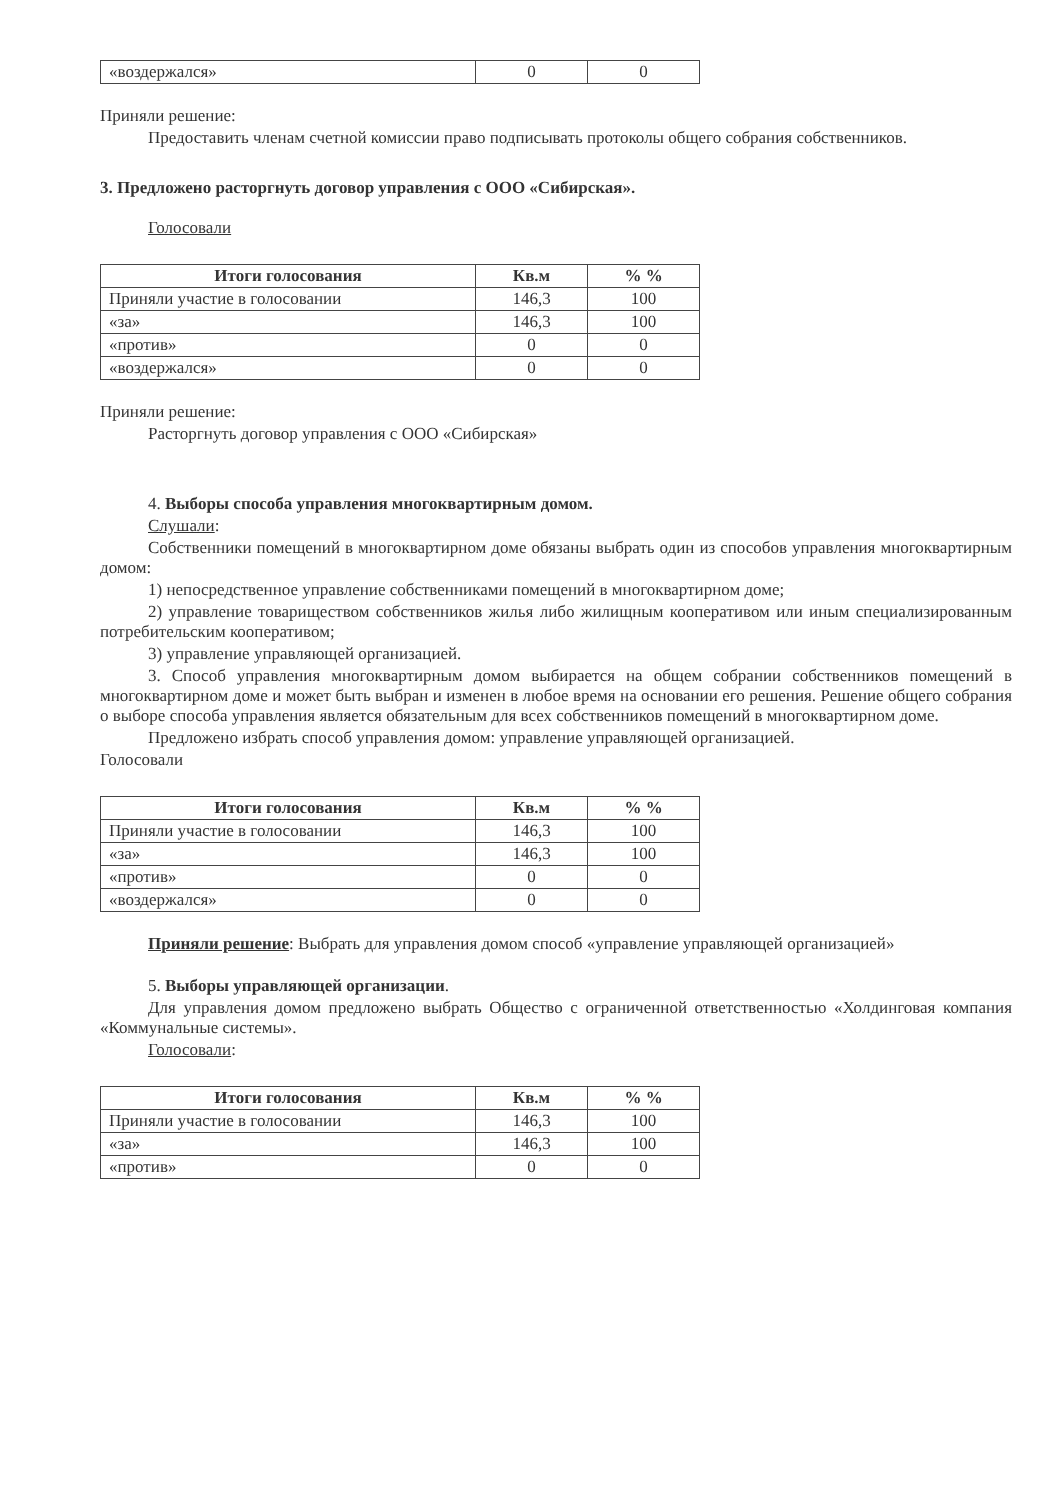| «воздержался» | 0 | 0 |
Приняли решение:
Предоставить членам счетной комиссии право подписывать протоколы общего собрания собственников.
3. Предложено расторгнуть договор управления с ООО «Сибирская».
Голосовали
| Итоги голосования | Кв.м | % % |
| --- | --- | --- |
| Приняли участие в голосовании | 146,3 | 100 |
| «за» | 146,3 | 100 |
| «против» | 0 | 0 |
| «воздержался» | 0 | 0 |
Приняли решение:
Расторгнуть договор управления с ООО «Сибирская»
4. Выборы способа управления многоквартирным домом.
Слушали:
Собственники помещений в многоквартирном доме обязаны выбрать один из способов управления многоквартирным домом:
1) непосредственное управление собственниками помещений в многоквартирном доме;
2) управление товариществом собственников жилья либо жилищным кооперативом или иным специализированным потребительским кооперативом;
3) управление управляющей организацией.
3. Способ управления многоквартирным домом выбирается на общем собрании собственников помещений в многоквартирном доме и может быть выбран и изменен в любое время на основании его решения. Решение общего собрания о выборе способа управления является обязательным для всех собственников помещений в многоквартирном доме.
Предложено избрать способ управления домом: управление управляющей организацией.
Голосовали
| Итоги голосования | Кв.м | % % |
| --- | --- | --- |
| Приняли участие в голосовании | 146,3 | 100 |
| «за» | 146,3 | 100 |
| «против» | 0 | 0 |
| «воздержался» | 0 | 0 |
Приняли решение: Выбрать для управления домом способ «управление управляющей организацией»
5. Выборы управляющей организации.
Для управления домом предложено выбрать Общество с ограниченной ответственностью «Холдинговая компания «Коммунальные системы».
Голосовали:
| Итоги голосования | Кв.м | % % |
| --- | --- | --- |
| Приняли участие в голосовании | 146,3 | 100 |
| «за» | 146,3 | 100 |
| «против» | 0 | 0 |